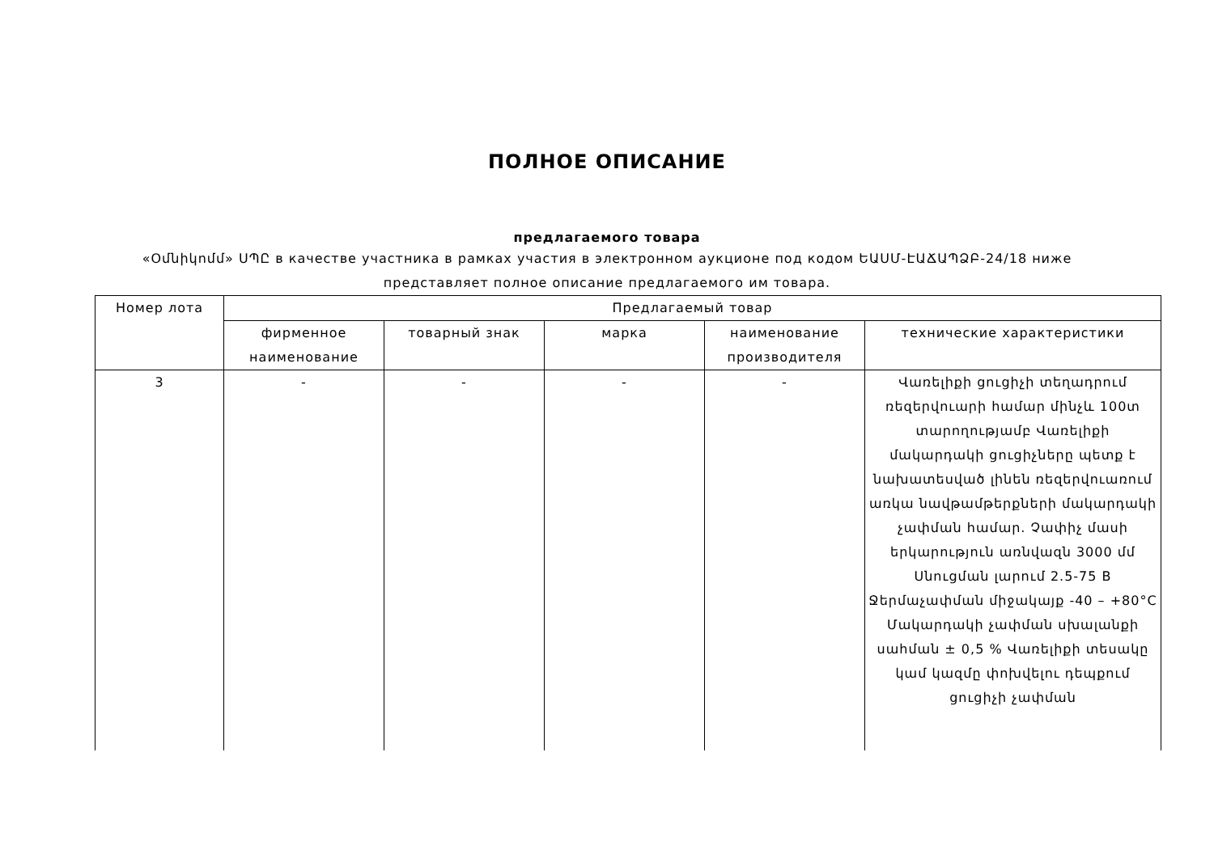ПОЛНОЕ ОПИСАНИЕ
предлагаемого товара
«Օմնիկոմմ» ՍՊԸ в качестве участника в рамках участия в электронном аукционе под кодом ԵԱՍՄ-ԷԱՃԱՊՁԲ-24/18 ниже представляет полное описание предлагаемого им товара.
| Номер лота | Предлагаемый товар | | | | |
| --- | --- | --- | --- | --- | --- |
| | фирменное наименование | товарный знак | марка | наименование производителя | технические характеристики |
| 3 | - | - | - | - | Վառելիքի ցուցիչի տեղադրում ռեզերվուարի համար մինչև 100տ տարողությամբ Վառելիքի մակարդակի ցուցիչները պետք է նախատեսված լինեն ռեզերվուառում առկա նավթամթերքների մակարդակի չափման համար. Չափիչ մասի երկարություն առնվազն 3000 մմ Սնուցման լարում 2.5-75 B Ջերմաչափման միջակայք -40 – +80°C Մակարդակի չափման սխալանքի սահման ± 0,5 % Վառելիքի տեսակը կամ կազմը փոխվելու դեպքում ցուցիչի չափման |